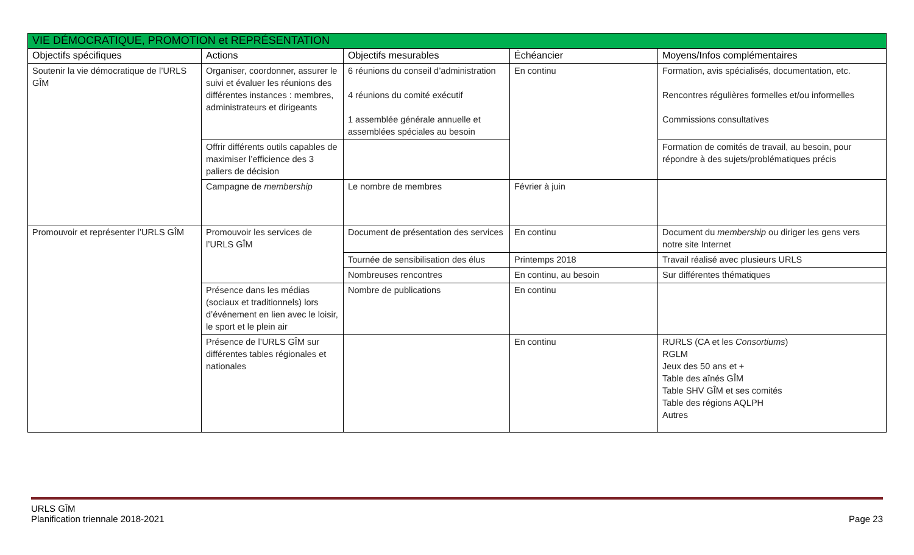| VIE DÉMOCRATIQUE, PROMOTION et REPRÉSENTATION | | | | |
| --- | --- | --- | --- | --- |
| Objectifs spécifiques | Actions | Objectifs mesurables | Échéancier | Moyens/Infos complémentaires |
| Soutenir la vie démocratique de l’URLS GÎM | Organiser, coordonner, assurer le suivi et évaluer les réunions des différentes instances : membres, administrateurs et dirigeants | 6 réunions du conseil d’administration 4 réunions du comité exécutif 1 assemblée générale annuelle et assemblées spéciales au besoin | En continu | Formation, avis spécialisés, documentation, etc. Rencontres régulières formelles et/ou informelles Commissions consultatives |
| | Offrir différents outils capables de maximiser l’efficience des 3 paliers de décision | | | Formation de comités de travail, au besoin, pour répondre à des sujets/problématiques précis |
| | Campagne de membership | Le nombre de membres | Février à juin | |
| Promouvoir et représenter l’URLS GÎM | Promouvoir les services de l’URLS GÎM | Document de présentation des services | En continu | Document du membership ou diriger les gens vers notre site Internet |
| | | Tournée de sensibilisation des élus | Printemps 2018 | Travail réalisé avec plusieurs URLS |
| | | Nombreuses rencontres | En continu, au besoin | Sur différentes thématiques |
| | Présence dans les médias (sociaux et traditionnels) lors d’événement en lien avec le loisir, le sport et le plein air | Nombre de publications | En continu | |
| | Présence de l’URLS GÎM sur différentes tables régionales et nationales | | En continu | RURLS (CA et les Consortiums ) RGLM Jeux des 50 ans et + Table des aînés GÎM Table SHV GÎM et ses comités Table des régions AQLPH Autres |
URLS GÎM
Planification triennale 2018-2021 Page 23